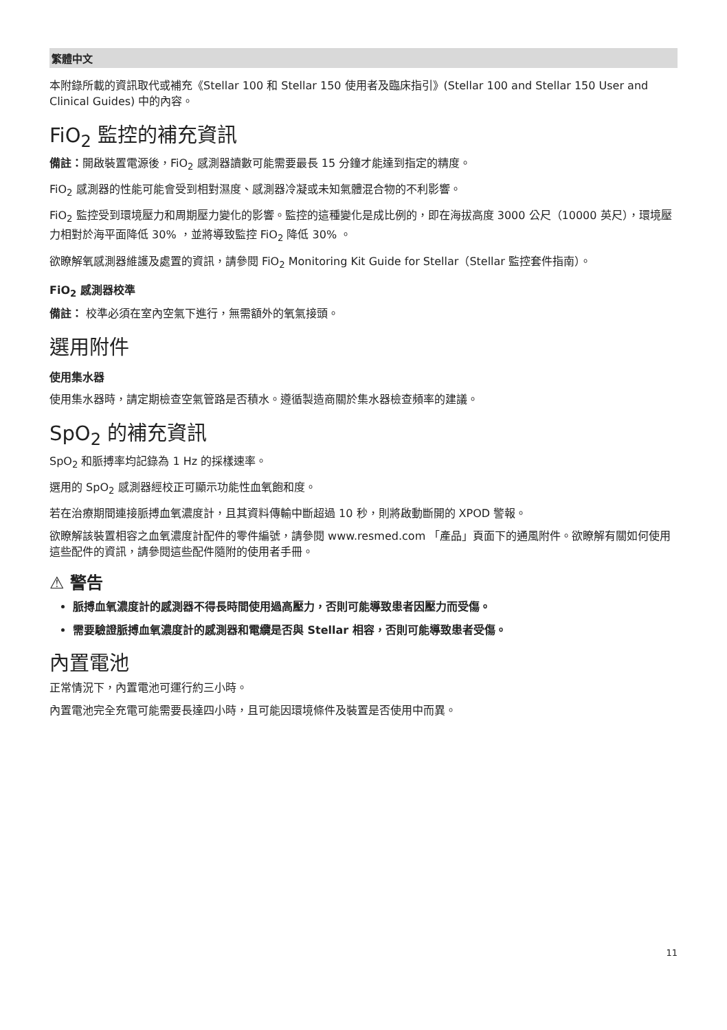繁體中文
本附錄所載的資訊取代或補充《Stellar 100 和 Stellar 150 使用者及臨床指引》(Stellar 100 and Stellar 150 User and Clinical Guides) 中的內容。
FiO<sub>2</sub> 監控的補充資訊
備註：開啟裝置電源後，FiO<sub>2</sub> 感測器讀數可能需要最長 15 分鐘才能達到指定的精度。
FiO<sub>2</sub> 感測器的性能可能會受到相對濕度、感測器冷凝或未知氣體混合物的不利影響。
FiO<sub>2</sub> 監控受到環境壓力和周期壓力變化的影響。監控的這種變化是成比例的，即在海拔高度 3000 公尺（10000 英尺），環境壓力相對於海平面降低 30% ，並將導致監控 FiO<sub>2</sub> 降低 30% 。
欲瞭解氧感測器維護及處置的資訊，請參閱 FiO<sub>2</sub> Monitoring Kit Guide for Stellar（Stellar 監控套件指南）。
FiO<sub>2</sub> 感測器校準
備註： 校準必須在室內空氣下進行，無需額外的氧氣接頭。
選用附件
使用集水器
使用集水器時，請定期檢查空氣管路是否積水。遵循製造商關於集水器檢查頻率的建議。
SpO<sub>2</sub> 的補充資訊
SpO<sub>2</sub> 和脈搏率均記錄為 1 Hz 的採樣速率。
選用的 SpO<sub>2</sub> 感測器經校正可顯示功能性血氧飽和度。
若在治療期間連接脈搏血氧濃度計，且其資料傳輸中斷超過 10 秒，則將啟動斷開的 XPOD 警報。
欲瞭解該裝置相容之血氧濃度計配件的零件編號，請參閱 www.resmed.com 「產品」頁面下的通風附件。欲瞭解有關如何使用這些配件的資訊，請參閱這些配件隨附的使用者手冊。
⚠ 警告
脈搏血氧濃度計的感測器不得長時間使用過高壓力，否則可能導致患者因壓力而受傷。
需要驗證脈搏血氧濃度計的感測器和電纜是否與 Stellar 相容，否則可能導致患者受傷。
內置電池
正常情況下，內置電池可運行約三小時。
內置電池完全充電可能需要長達四小時，且可能因環境條件及裝置是否使用中而異。
11